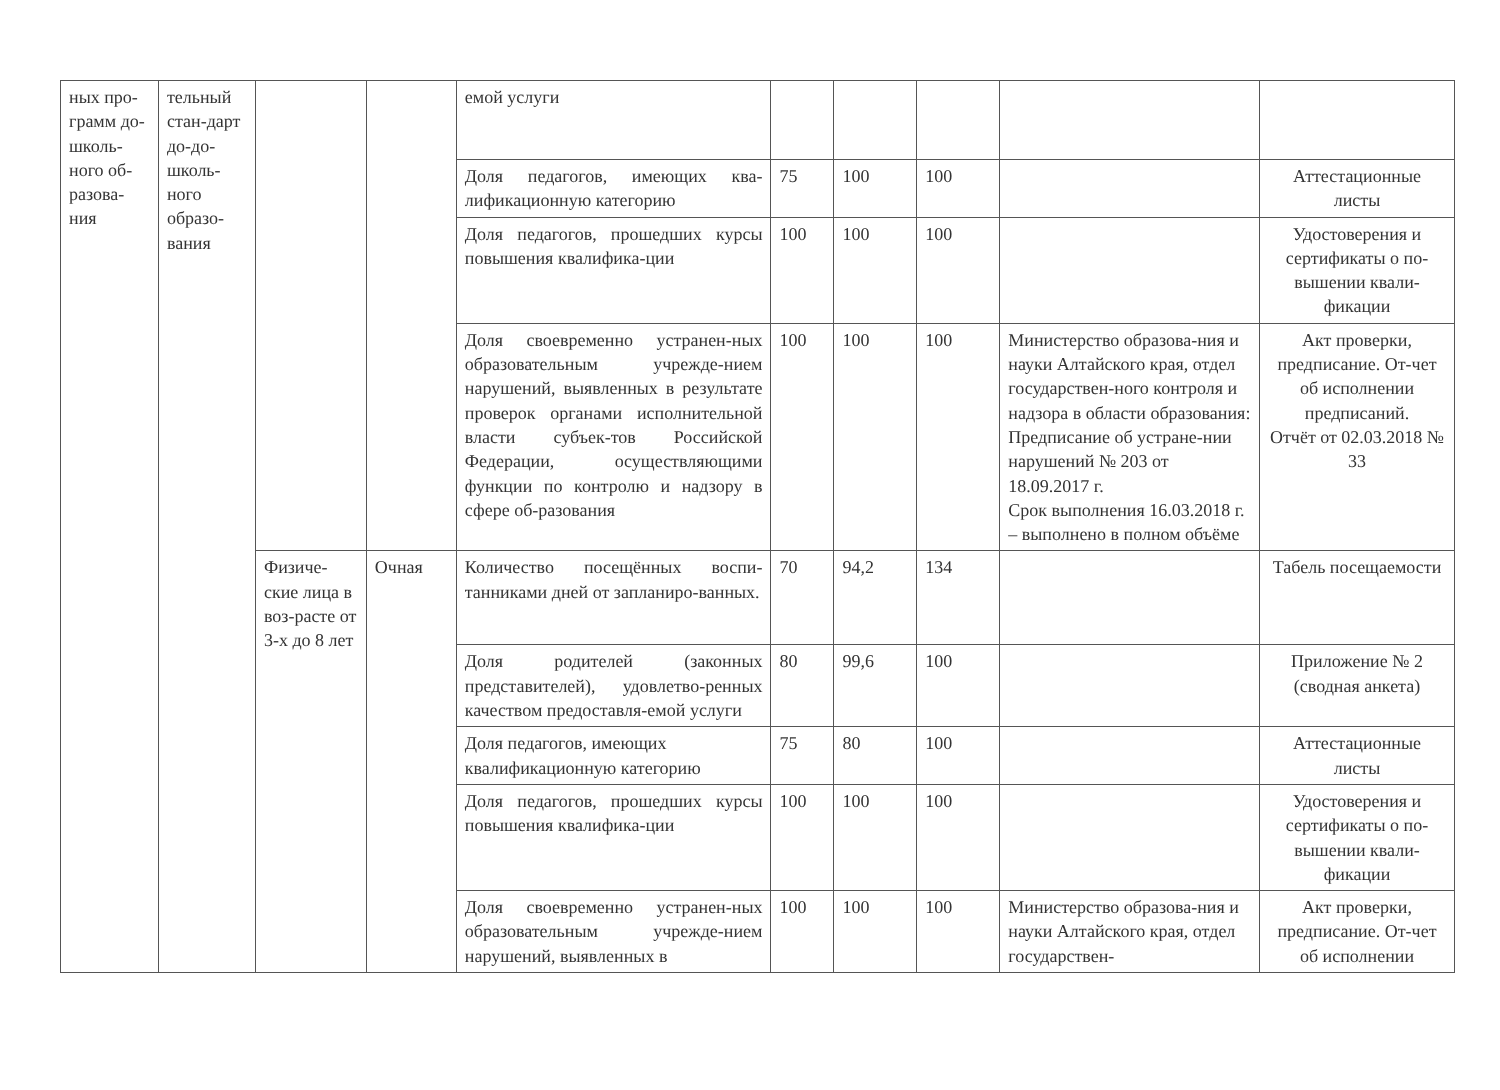| ных про-грамм до-школь-ного об-разова-ния | тельный стан-дарт до-до-школь-ного образо-вания | | | емой услуги | | | | | |
| | | | | Доля педагогов, имеющих ква-лификационную категорию | 75 | 100 | 100 | | Аттестационные листы |
| | | | | Доля педагогов, прошедших курсы повышения квалифика-ции | 100 | 100 | 100 | | Удостоверения и сертификаты о по-вышении квали-фикации |
| | | | | Доля своевременно устранен-ных образовательным учрежде-нием нарушений, выявленных в результате проверок органами исполнительной власти субъек-тов Российской Федерации, осуществляющими функции по контролю и надзору в сфере об-разования | 100 | 100 | 100 | Министерство образова-ния и науки Алтайского края, отдел государствен-ного контроля и надзора в области образования: Предписание об устране-нии нарушений № 203 от 18.09.2017 г. Срок выполнения 16.03.2018 г. – выполнено в полном объёме | Акт проверки, предписание. От-чет об исполнении предписаний. Отчёт от 02.03.2018 № 33 |
| | | Физиче-ские лица в воз-расте от 3-х до 8 лет | Очная | Количество посещённых воспи-танниками дней от запланиро-ванных. | 70 | 94,2 | 134 | | Табель посещаемости |
| | | | | Доля родителей (законных представителей), удовлетво-ренных качеством предоставля-емой услуги | 80 | 99,6 | 100 | | Приложение № 2 (сводная анкета) |
| | | | | Доля педагогов, имеющих квалификационную категорию | 75 | 80 | 100 | | Аттестационные листы |
| | | | | Доля педагогов, прошедших курсы повышения квалифика-ции | 100 | 100 | 100 | | Удостоверения и сертификаты о по-вышении квали-фикации |
| | | | | Доля своевременно устранен-ных образовательным учрежде-нием нарушений, выявленных в | 100 | 100 | 100 | Министерство образова-ния и науки Алтайского края, отдел государствен- | Акт проверки, предписание. От-чет об исполнении |